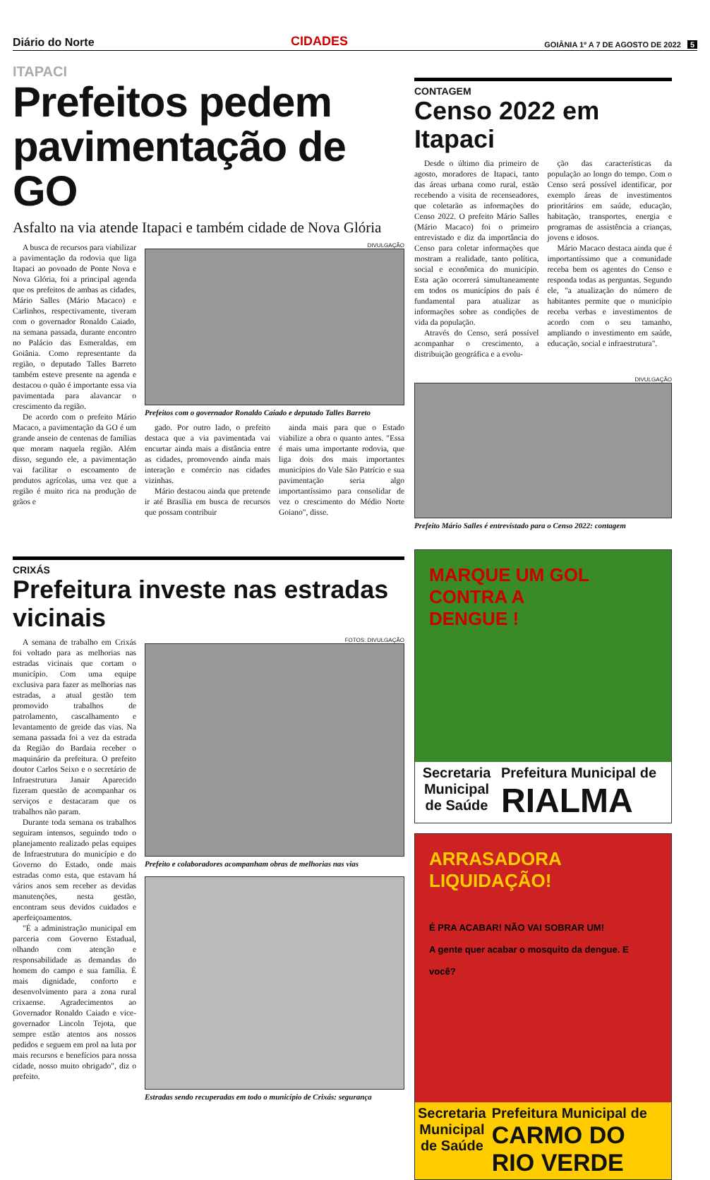Diário do Norte CIDADES GOIÂNIA 1º A 7 DE AGOSTO DE 2022 5
ITAPACI
Prefeitos pedem pavimentação de GO
Asfalto na via atende Itapaci e também cidade de Nova Glória
A busca de recursos para viabilizar a pavimentação da rodovia que liga Itapaci ao povoado de Ponte Nova e Nova Glória, foi a principal agenda que os prefeitos de ambas as cidades, Mário Salles (Mário Macaco) e Carlinhos, respectivamente, tiveram com o governador Ronaldo Caiado, na semana passada, durante encontro no Palácio das Esmeraldas, em Goiânia. Como representante da região, o deputado Talles Barreto também esteve presente na agenda e destacou o quão é importante essa via pavimentada para alavancar o crescimento da região.
De acordo com o prefeito Mário Macaco, a pavimentação da GO é um grande anseio de centenas de famílias que moram naquela região. Além disso, segundo ele, a pavimentação vai facilitar o escoamento de produtos agrícolas, uma vez que a região é muito rica na produção de grãos e
DIVULGAÇÃO
Prefeitos com o governador Ronaldo Caiado e deputado Talles Barreto
gado. Por outro lado, o prefeito destaca que a via pavimentada vai encurtar ainda mais a distância entre as cidades, promovendo ainda mais interação e comércio nas cidades vizinhas.
Mário destacou ainda que pretende ir até Brasília em busca de recursos que possam contribuir
ainda mais para que o Estado viabilize a obra o quanto antes. "Essa é mais uma importante rodovia, que liga dois dos mais importantes municípios do Vale São Patrício e sua pavimentação seria algo importantíssimo para consolidar de vez o crescimento do Médio Norte Goiano", disse.
CONTAGEM
Censo 2022 em Itapaci
Desde o último dia primeiro de agosto, moradores de Itapaci, tanto das áreas urbana como rural, estão recebendo a visita de recenseadores, que coletarão as informações do Censo 2022. O prefeito Mário Salles (Mário Macaco) foi o primeiro entrevistado e diz da importância do Censo para coletar informações que mostram a realidade, tanto política, social e econômica do município. Esta ação ocorrerá simultaneamente em todos os municípios do país é fundamental para atualizar as informações sobre as condições de vida da população.
Através do Censo, será possível acompanhar o crescimento, a distribuição geográfica e a evolu-
ção das características da população ao longo do tempo. Com o Censo será possível identificar, por exemplo áreas de investimentos prioritários em saúde, educação, habitação, transportes, energia e programas de assistência a crianças, jovens e idosos.
Mário Macaco destaca ainda que é importantíssimo que a comunidade receba bem os agentes do Censo e responda todas as perguntas. Segundo ele, "a atualização do número de habitantes permite que o município receba verbas e investimentos de acordo com o seu tamanho, ampliando o investimento em saúde, educação, social e infraestrutura".
DIVULGAÇÃO
Prefeito Mário Salles é entrevistado para o Censo 2022: contagem
CRIXÁS
Prefeitura investe nas estradas vicinais
A semana de trabalho em Crixás foi voltado para as melhorias nas estradas vicinais que cortam o município. Com uma equipe exclusiva para fazer as melhorias nas estradas, a atual gestão tem promovido trabalhos de patrolamento, cascalhamento e levantamento de greide das vias. Na semana passada foi a vez da estrada da Região do Bardaia receber o maquinário da prefeitura. O prefeito doutor Carlos Seixo e o secretário de Infraestrutura Janair Aparecido fizeram questão de acompanhar os serviços e destacaram que os trabalhos não param.
Durante toda semana os trabalhos seguiram intensos, seguindo todo o planejamento realizado pelas equipes de Infraestrutura do município e do Governo do Estado, onde mais estradas como esta, que estavam há vários anos sem receber as devidas manutenções, nesta gestão, encontram seus devidos cuidados e aperfeiçoamentos.
"É a administração municipal em parceria com Governo Estadual, olhando com atenção e responsabilidade as demandas do homem do campo e sua família. É mais dignidade, conforto e desenvolvimento para a zona rural crixaense. Agradecimentos ao Governador Ronaldo Caiado e vice-governador Lincoln Tejota, que sempre estão atentos aos nossos pedidos e seguem em prol na luta por mais recursos e benefícios para nossa cidade, nosso muito obrigado", diz o prefeito.
FOTOS: DIVULGAÇÃO
Prefeito e colaboradores acompanham obras de melhorias nas vias
Estradas sendo recuperadas em todo o município de Crixás: segurança
MARQUE UM GOL
CONTRA A
DENGUE !
Secretaria Municipal de Saúde
Prefeitura Municipal de
RIALMA
ARRASADORA
LIQUIDAÇÃO!
É PRA ACABAR! NÃO VAI SOBRAR UM!
A gente quer acabar o mosquito da dengue. E você?
Secretaria Municipal de Saúde
Prefeitura Municipal de
CARMO DO RIO VERDE